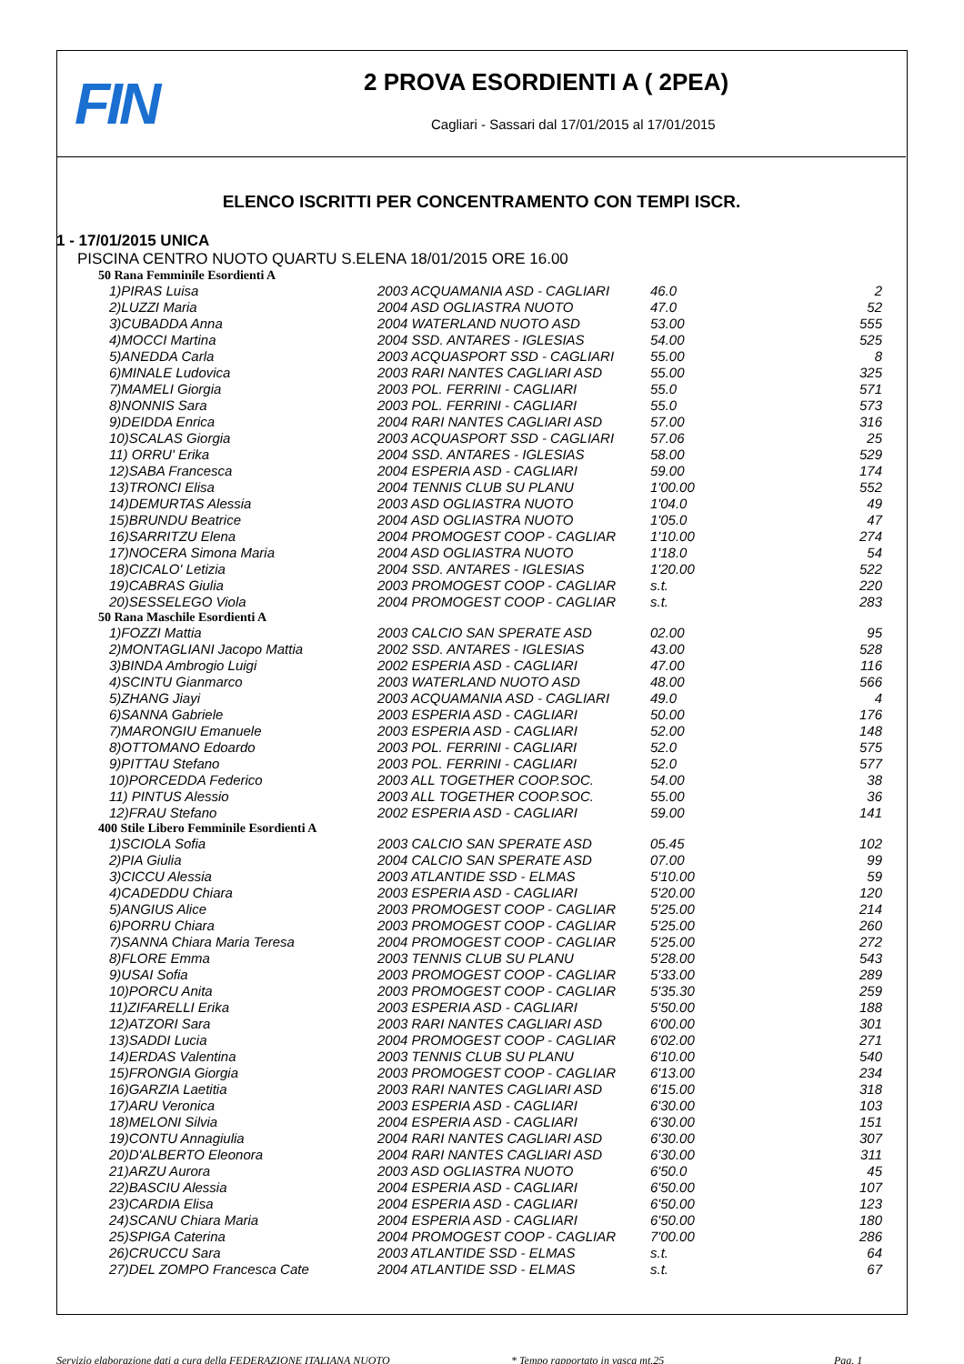FIN
2 PROVA ESORDIENTI A ( 2PEA)
Cagliari - Sassari dal 17/01/2015 al 17/01/2015
ELENCO ISCRITTI PER CONCENTRAMENTO CON TEMPI ISCR.
1 - 17/01/2015 UNICA
PISCINA CENTRO NUOTO QUARTU S.ELENA 18/01/2015 ORE 16.00
50 Rana Femminile Esordienti A
| 1)PIRAS Luisa | 2003 ACQUAMANIA ASD - CAGLIARI | 46.0 | 2 |
| 2)LUZZI Maria | 2004 ASD OGLIASTRA NUOTO | 47.0 | 52 |
| 3)CUBADDA Anna | 2004 WATERLAND NUOTO ASD | 53.00 | 555 |
| 4)MOCCI Martina | 2004 SSD. ANTARES - IGLESIAS | 54.00 | 525 |
| 5)ANEDDA Carla | 2003 ACQUASPORT SSD - CAGLIARI | 55.00 | 8 |
| 6)MINALE Ludovica | 2003 RARI NANTES CAGLIARI ASD | 55.00 | 325 |
| 7)MAMELI Giorgia | 2003 POL. FERRINI - CAGLIARI | 55.0 | 571 |
| 8)NONNIS Sara | 2003 POL. FERRINI - CAGLIARI | 55.0 | 573 |
| 9)DEIDDA Enrica | 2004 RARI NANTES CAGLIARI ASD | 57.00 | 316 |
| 10)SCALAS Giorgia | 2003 ACQUASPORT SSD - CAGLIARI | 57.06 | 25 |
| 11) ORRU' Erika | 2004 SSD. ANTARES - IGLESIAS | 58.00 | 529 |
| 12)SABA Francesca | 2004 ESPERIA ASD - CAGLIARI | 59.00 | 174 |
| 13)TRONCI Elisa | 2004 TENNIS CLUB SU PLANU | 1'00.00 | 552 |
| 14)DEMURTAS Alessia | 2003 ASD OGLIASTRA NUOTO | 1'04.0 | 49 |
| 15)BRUNDU Beatrice | 2004 ASD OGLIASTRA NUOTO | 1'05.0 | 47 |
| 16)SARRITZU Elena | 2004 PROMOGEST COOP - CAGLIAR | 1'10.00 | 274 |
| 17)NOCERA Simona Maria | 2004 ASD OGLIASTRA NUOTO | 1'18.0 | 54 |
| 18)CICALO' Letizia | 2004 SSD. ANTARES - IGLESIAS | 1'20.00 | 522 |
| 19)CABRAS Giulia | 2003 PROMOGEST COOP - CAGLIAR | s.t. | 220 |
| 20)SESSELEGO Viola | 2004 PROMOGEST COOP - CAGLIAR | s.t. | 283 |
50 Rana Maschile Esordienti A
| 1)FOZZI Mattia | 2003 CALCIO SAN SPERATE ASD | 02.00 | 95 |
| 2)MONTAGLIANI Jacopo Mattia | 2002 SSD. ANTARES - IGLESIAS | 43.00 | 528 |
| 3)BINDA Ambrogio Luigi | 2002 ESPERIA ASD - CAGLIARI | 47.00 | 116 |
| 4)SCINTU Gianmarco | 2003 WATERLAND NUOTO ASD | 48.00 | 566 |
| 5)ZHANG Jiayi | 2003 ACQUAMANIA ASD - CAGLIARI | 49.0 | 4 |
| 6)SANNA Gabriele | 2003 ESPERIA ASD - CAGLIARI | 50.00 | 176 |
| 7)MARONGIU Emanuele | 2003 ESPERIA ASD - CAGLIARI | 52.00 | 148 |
| 8)OTTOMANO Edoardo | 2003 POL. FERRINI - CAGLIARI | 52.0 | 575 |
| 9)PITTAU Stefano | 2003 POL. FERRINI - CAGLIARI | 52.0 | 577 |
| 10)PORCEDDA Federico | 2003 ALL TOGETHER COOP.SOC. | 54.00 | 38 |
| 11) PINTUS Alessio | 2003 ALL TOGETHER COOP.SOC. | 55.00 | 36 |
| 12)FRAU Stefano | 2002 ESPERIA ASD - CAGLIARI | 59.00 | 141 |
400 Stile Libero Femminile Esordienti A
| 1)SCIOLA Sofia | 2003 CALCIO SAN SPERATE ASD | 05.45 | 102 |
| 2)PIA Giulia | 2004 CALCIO SAN SPERATE ASD | 07.00 | 99 |
| 3)CICCU Alessia | 2003 ATLANTIDE SSD - ELMAS | 5'10.00 | 59 |
| 4)CADEDDU Chiara | 2003 ESPERIA ASD - CAGLIARI | 5'20.00 | 120 |
| 5)ANGIUS Alice | 2003 PROMOGEST COOP - CAGLIAR | 5'25.00 | 214 |
| 6)PORRU Chiara | 2003 PROMOGEST COOP - CAGLIAR | 5'25.00 | 260 |
| 7)SANNA Chiara Maria Teresa | 2004 PROMOGEST COOP - CAGLIAR | 5'25.00 | 272 |
| 8)FLORE Emma | 2003 TENNIS CLUB SU PLANU | 5'28.00 | 543 |
| 9)USAI Sofia | 2003 PROMOGEST COOP - CAGLIAR | 5'33.00 | 289 |
| 10)PORCU Anita | 2003 PROMOGEST COOP - CAGLIAR | 5'35.30 | 259 |
| 11)ZIFARELLI Erika | 2003 ESPERIA ASD - CAGLIARI | 5'50.00 | 188 |
| 12)ATZORI Sara | 2003 RARI NANTES CAGLIARI ASD | 6'00.00 | 301 |
| 13)SADDI Lucia | 2004 PROMOGEST COOP - CAGLIAR | 6'02.00 | 271 |
| 14)ERDAS Valentina | 2003 TENNIS CLUB SU PLANU | 6'10.00 | 540 |
| 15)FRONGIA Giorgia | 2003 PROMOGEST COOP - CAGLIAR | 6'13.00 | 234 |
| 16)GARZIA Laetitia | 2003 RARI NANTES CAGLIARI ASD | 6'15.00 | 318 |
| 17)ARU Veronica | 2003 ESPERIA ASD - CAGLIARI | 6'30.00 | 103 |
| 18)MELONI Silvia | 2004 ESPERIA ASD - CAGLIARI | 6'30.00 | 151 |
| 19)CONTU Annagiulia | 2004 RARI NANTES CAGLIARI ASD | 6'30.00 | 307 |
| 20)D'ALBERTO Eleonora | 2004 RARI NANTES CAGLIARI ASD | 6'30.00 | 311 |
| 21)ARZU Aurora | 2003 ASD OGLIASTRA NUOTO | 6'50.0 | 45 |
| 22)BASCIU Alessia | 2004 ESPERIA ASD - CAGLIARI | 6'50.00 | 107 |
| 23)CARDIA Elisa | 2004 ESPERIA ASD - CAGLIARI | 6'50.00 | 123 |
| 24)SCANU Chiara Maria | 2004 ESPERIA ASD - CAGLIARI | 6'50.00 | 180 |
| 25)SPIGA Caterina | 2004 PROMOGEST COOP - CAGLIAR | 7'00.00 | 286 |
| 26)CRUCCU Sara | 2003 ATLANTIDE SSD - ELMAS | s.t. | 64 |
| 27)DEL ZOMPO Francesca Cate | 2004 ATLANTIDE SSD - ELMAS | s.t. | 67 |
Servizio elaborazione dati a cura della FEDERAZIONE ITALIANA NUOTO * Tempo rapportato in vasca mt.25 Pag. 1